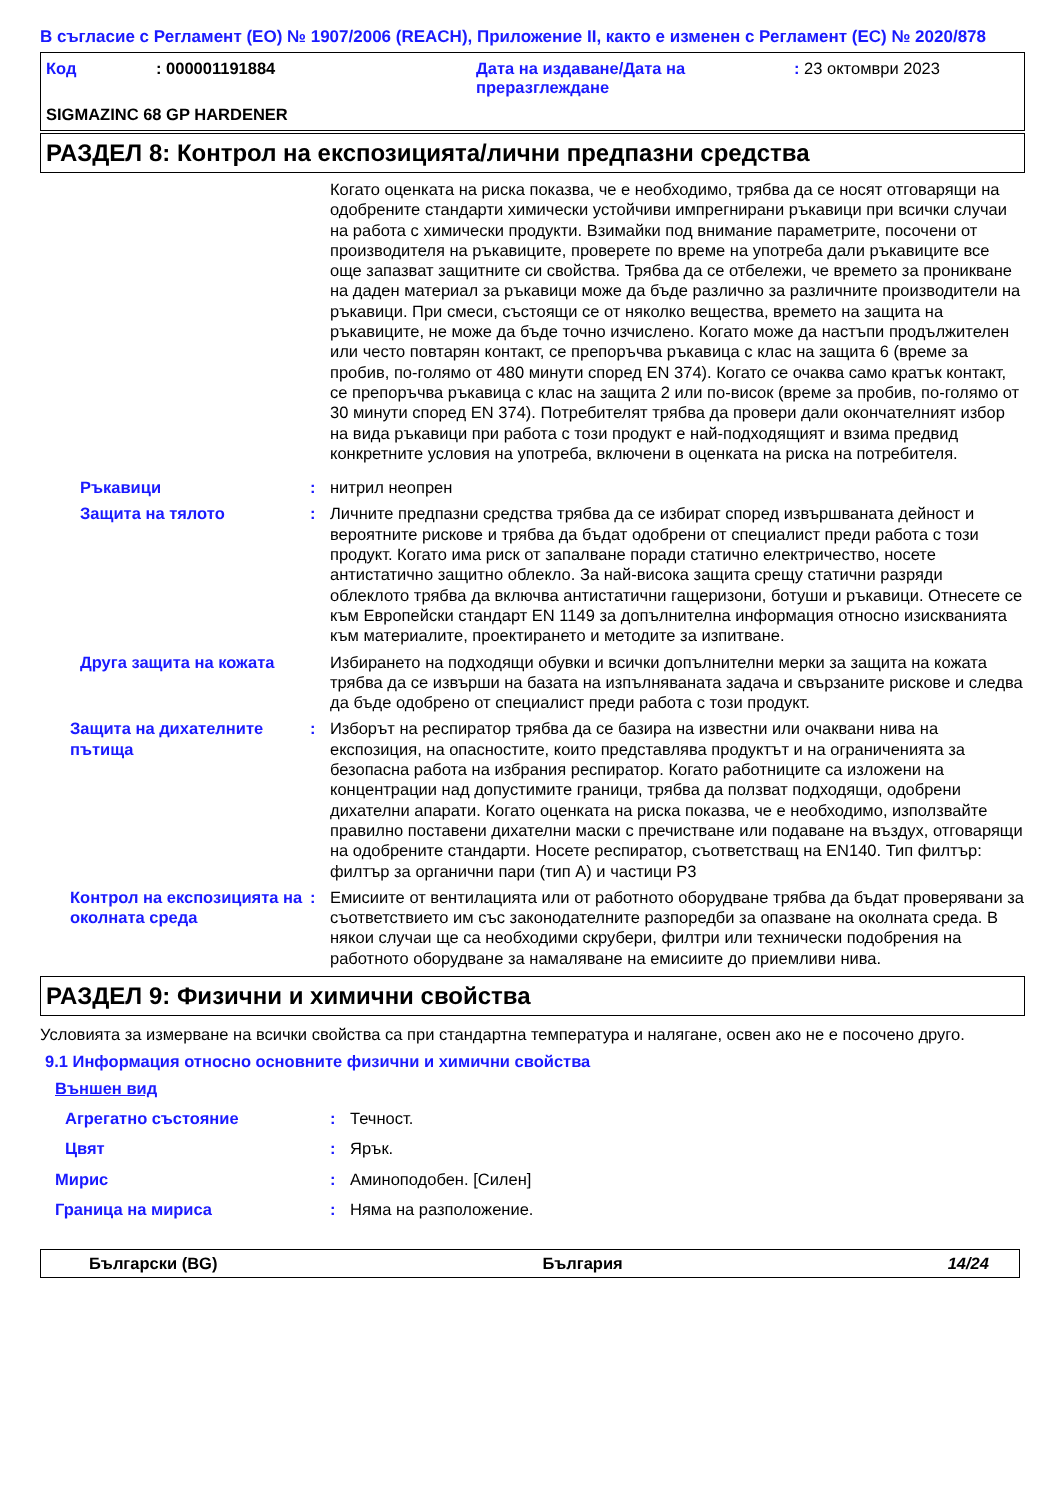В съгласие с Регламент (ЕО) № 1907/2006 (REACH), Приложение II, както е изменен с Регламент (ЕС) № 2020/878
Код : 000001191884 Дата на издаване/Дата на преразглеждане
: 23 октомври 2023
SIGMAZINC 68 GP HARDENER
РАЗДЕЛ 8: Контрол на експозицията/лични предпазни средства
Когато оценката на риска показва, че е необходимо, трябва да се носят отговарящи на одобрените стандарти химически устойчиви импрегнирани ръкавици при всички случаи на работа с химически продукти. Взимайки под внимание параметрите, посочени от производителя на ръкавиците, проверете по време на употреба дали ръкавиците все още запазват защитните си свойства. Трябва да се отбележи, че времето за проникване на даден материал за ръкавици може да бъде различно за различните производители на ръкавици. При смеси, състоящи се от няколко вещества, времето на защита на ръкавиците, не може да бъде точно изчислено. Когато може да настъпи продължителен или често повтарян контакт, се препоръчва ръкавица с клас на защита 6 (време за пробив, по-голямо от 480 минути според EN 374). Когато се очаква само кратък контакт, се препоръчва ръкавица с клас на защита 2 или по-висок (време за пробив, по-голямо от 30 минути според EN 374). Потребителят трябва да провери дали окончателният избор на вида ръкавици при работа с този продукт е най-подходящият и взима предвид конкретните условия на употреба, включени в оценката на риска на потребителя.
Ръкавици : нитрил неопрен
Защита на тялото : Личните предпазни средства трябва да се избират според извършваната дейност и вероятните рискове и трябва да бъдат одобрени от специалист преди работа с този продукт. Когато има риск от запалване поради статично електричество, носете антистатично защитно облекло. За най-висока защита срещу статични разряди облеклото трябва да включва антистатични гащеризони, ботуши и ръкавици. Отнесете се към Европейски стандарт EN 1149 за допълнителна информация относно изискванията към материалите, проектирането и методите за изпитване.
Друга защита на кожата Избирането на подходящи обувки и всички допълнителни мерки за защита на кожата трябва да се извърши на базата на изпълняваната задача и свързаните рискове и следва да бъде одобрено от специалист преди работа с този продукт.
Защита на дихателните пътища
: Изборът на респиратор трябва да се базира на известни или очаквани нива на експозиция, на опасностите, които представлява продуктът и на ограниченията за безопасна работа на избрания респиратор. Когато работниците са изложени на концентрации над допустимите граници, трябва да ползват подходящи, одобрени дихателни апарати. Когато оценката на риска показва, че е необходимо, използвайте правилно поставени дихателни маски с пречистване или подаване на въздух, отговарящи на одобрените стандарти. Носете респиратор, съответстващ на EN140. Тип филтър: филтър за органични пари (тип A) и частици P3
Контрол на експозицията на околната среда
: Емисиите от вентилацията или от работното оборудване трябва да бъдат проверявани за съответствието им със законодателните разпоредби за опазване на околната среда. В някои случаи ще са необходими скрубери, филтри или технически подобрения на работното оборудване за намаляване на емисиите до приемливи нива.
РАЗДЕЛ 9: Физични и химични свойства
Условията за измерване на всички свойства са при стандартна температура и налягане, освен ако не е посочено друго.
9.1 Информация относно основните физични и химични свойства
Външен вид
Агрегатно състояние : Течност.
Цвят : Ярък.
Мирис : Аминоподобен. [Силен]
Граница на мириса : Няма на разположение.
Български (BG) България 14/24